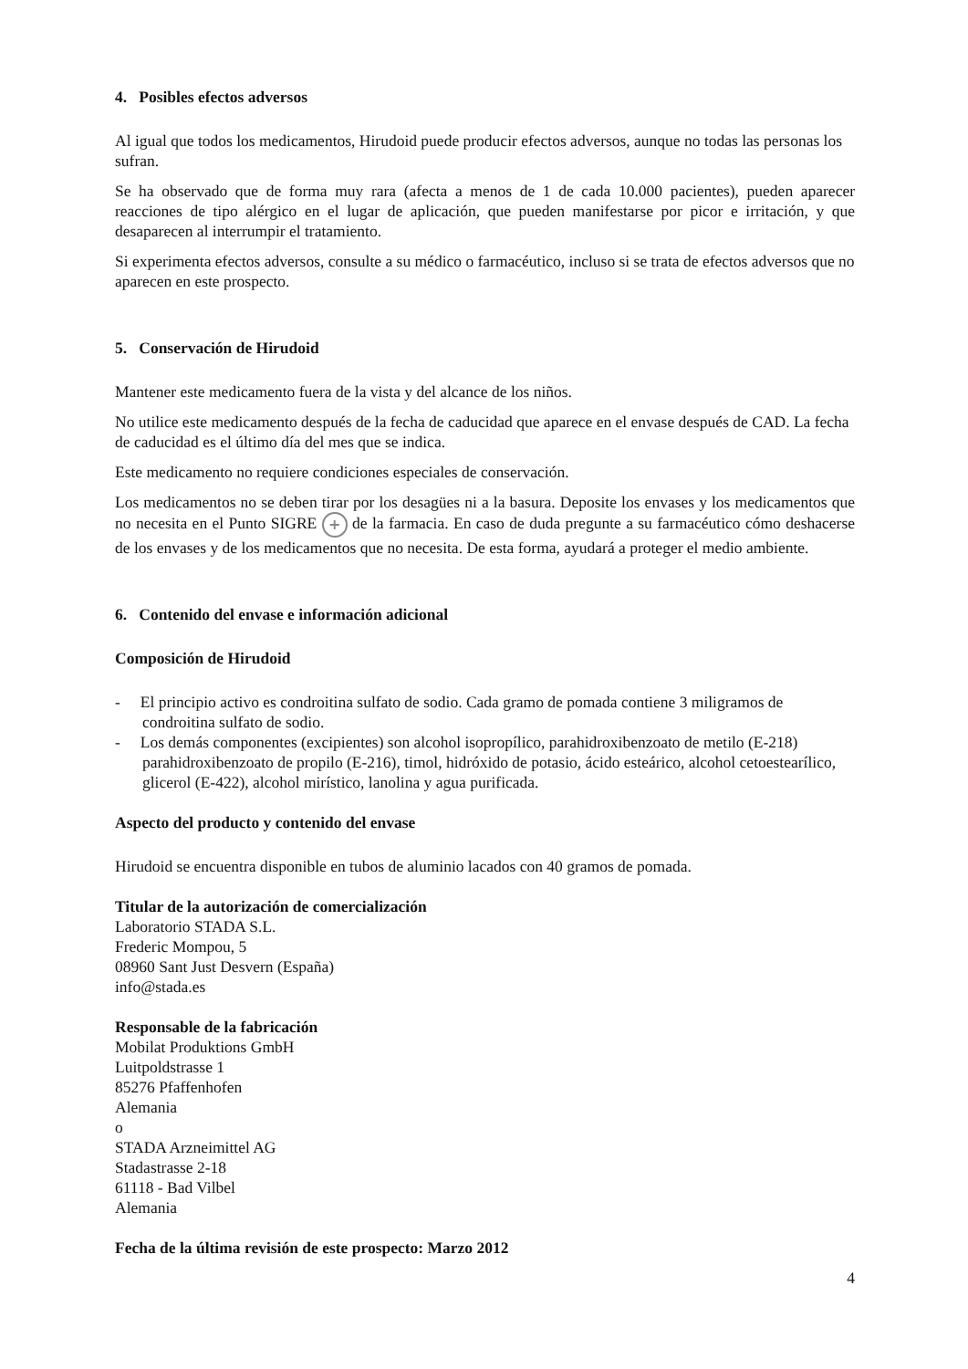4. Posibles efectos adversos
Al igual que todos los medicamentos, Hirudoid puede producir efectos adversos, aunque no todas las personas los sufran.
Se ha observado que de forma muy rara (afecta a menos de 1 de cada 10.000 pacientes), pueden aparecer reacciones de tipo alérgico en el lugar de aplicación, que pueden manifestarse por picor e irritación, y que desaparecen al interrumpir el tratamiento.
Si experimenta efectos adversos, consulte a su médico o farmacéutico, incluso si se trata de efectos adversos que no aparecen en este prospecto.
5. Conservación de Hirudoid
Mantener este medicamento fuera de la vista y del alcance de los niños.
No utilice este medicamento después de la fecha de caducidad que aparece en el envase después de CAD. La fecha de caducidad es el último día del mes que se indica.
Este medicamento no requiere condiciones especiales de conservación.
Los medicamentos no se deben tirar por los desagües ni a la basura. Deposite los envases y los medicamentos que no necesita en el Punto SIGRE + de la farmacia. En caso de duda pregunte a su farmacéutico cómo deshacerse de los envases y de los medicamentos que no necesita. De esta forma, ayudará a proteger el medio ambiente.
6. Contenido del envase e información adicional
Composición de Hirudoid
- El principio activo es condroitina sulfato de sodio. Cada gramo de pomada contiene 3 miligramos de condroitina sulfato de sodio.
- Los demás componentes (excipientes) son alcohol isopropílico, parahidroxibenzoato de metilo (E-218) parahidroxibenzoato de propilo (E-216), timol, hidróxido de potasio, ácido esteárico, alcohol cetoestearílico, glicerol (E-422), alcohol mirístico, lanolina y agua purificada.
Aspecto del producto y contenido del envase
Hirudoid se encuentra disponible en tubos de aluminio lacados con 40 gramos de pomada.
Titular de la autorización de comercialización
Laboratorio STADA S.L.
Frederic Mompou, 5
08960 Sant Just Desvern (España)
info@stada.es
Responsable de la fabricación
Mobilat Produktions GmbH
Luitpoldstrasse 1
85276 Pfaffenhofen
Alemania
o
STADA Arzneimittel AG
Stadastrasse 2-18
61118 - Bad Vilbel
Alemania
Fecha de la última revisión de este prospecto: Marzo 2012
4